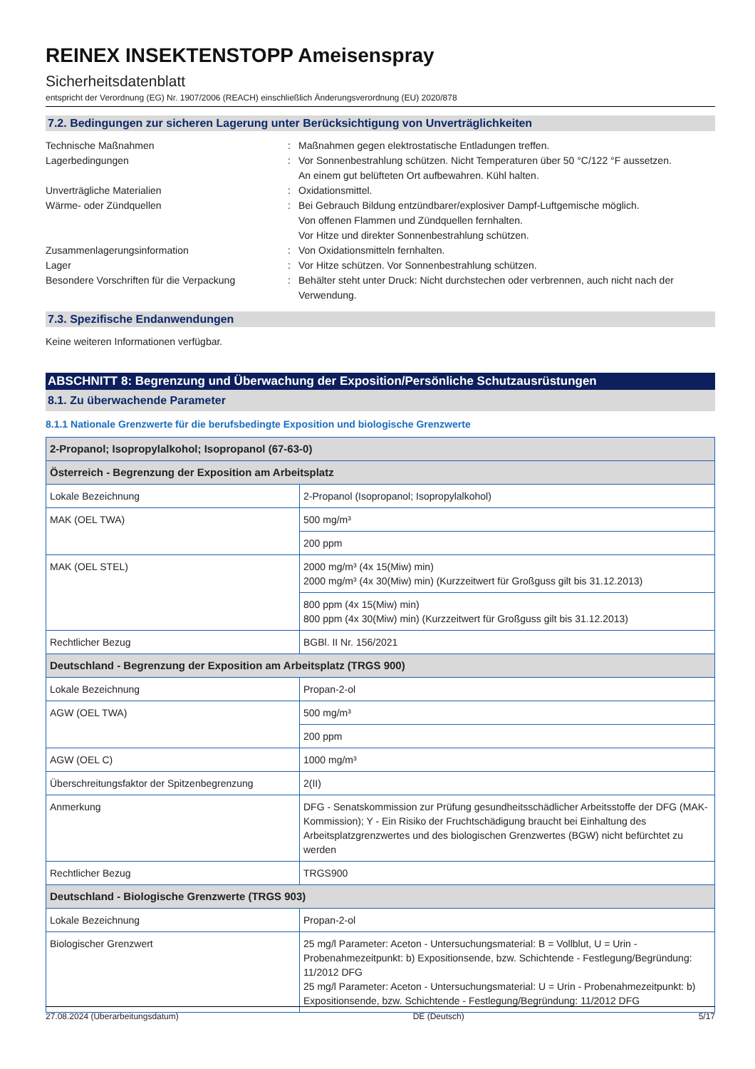REINEX INSEKTENSTOPP Ameisenspray
Sicherheitsdatenblatt
entspricht der Verordnung (EG) Nr. 1907/2006 (REACH) einschließlich Änderungsverordnung (EU) 2020/878
7.2. Bedingungen zur sicheren Lagerung unter Berücksichtigung von Unverträglichkeiten
Technische Maßnahmen
:
Maßnahmen gegen elektrostatische Entladungen treffen.
Lagerbedingungen
:
Vor Sonnenbestrahlung schützen. Nicht Temperaturen über 50 °C/122 °F aussetzen.
An einem gut belüfteten Ort aufbewahren. Kühl halten.
Unverträgliche Materialien
:
Oxidationsmittel.
Wärme- oder Zündquellen
:
Bei Gebrauch Bildung entzündbarer/explosiver Dampf-Luftgemische möglich.
Von offenen Flammen und Zündquellen fernhalten.
Vor Hitze und direkter Sonnenbestrahlung schützen.
Zusammenlagerungsinformation
:
Von Oxidationsmitteln fernhalten.
Lager
:
Vor Hitze schützen. Vor Sonnenbestrahlung schützen.
Besondere Vorschriften für die Verpackung
:
Behälter steht unter Druck: Nicht durchstechen oder verbrennen, auch nicht nach der Verwendung.
7.3. Spezifische Endanwendungen
Keine weiteren Informationen verfügbar.
ABSCHNITT 8: Begrenzung und Überwachung der Exposition/Persönliche Schutzausrüstungen
8.1. Zu überwachende Parameter
8.1.1 Nationale Grenzwerte für die berufsbedingte Exposition und biologische Grenzwerte
| 2-Propanol; Isopropylalkohol; Isopropanol (67-63-0) | |
| Österreich - Begrenzung der Exposition am Arbeitsplatz | |
| Lokale Bezeichnung | 2-Propanol (Isopropanol; Isopropylalkohol) |
| MAK (OEL TWA) | 500 mg/m³ |
| | 200 ppm |
| MAK (OEL STEL) | 2000 mg/m³ (4x 15(Miw) min) 2000 mg/m³ (4x 30(Miw) min) (Kurzzeitwert für Großguss gilt bis 31.12.2013) |
| | 800 ppm (4x 15(Miw) min) 800 ppm (4x 30(Miw) min) (Kurzzeitwert für Großguss gilt bis 31.12.2013) |
| Rechtlicher Bezug | BGBl. II Nr. 156/2021 |
| Deutschland - Begrenzung der Exposition am Arbeitsplatz (TRGS 900) | |
| Lokale Bezeichnung | Propan-2-ol |
| AGW (OEL TWA) | 500 mg/m³ |
| | 200 ppm |
| AGW (OEL C) | 1000 mg/m³ |
| Überschreitungsfaktor der Spitzenbegrenzung | 2(II) |
| Anmerkung | DFG - Senatskommission zur Prüfung gesundheitsschädlicher Arbeitsstoffe der DFG (MAK-Kommission); Y - Ein Risiko der Fruchtschädigung braucht bei Einhaltung des Arbeitsplatzgrenzwertes und des biologischen Grenzwertes (BGW) nicht befürchtet zu werden |
| Rechtlicher Bezug | TRGS900 |
| Deutschland - Biologische Grenzwerte (TRGS 903) | |
| Lokale Bezeichnung | Propan-2-ol |
| Biologischer Grenzwert | 25 mg/l Parameter: Aceton - Untersuchungsmaterial: B = Vollblut, U = Urin - Probenahmezeitpunkt: b) Expositionsende, bzw. Schichtende - Festlegung/Begründung: 11/2012 DFG 25 mg/l Parameter: Aceton - Untersuchungsmaterial: U = Urin - Probenahmezeitpunkt: b) Expositionsende, bzw. Schichtende - Festlegung/Begründung: 11/2012 DFG |
27.08.2024 (Überarbeitungsdatum) DE (Deutsch) 5/17